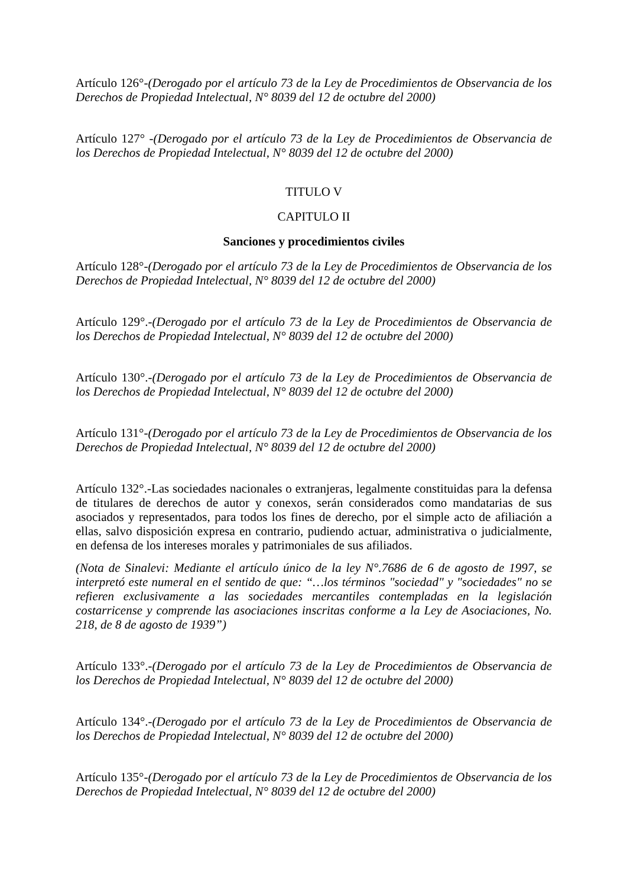Artículo 126°-(Derogado por el artículo 73 de la Ley de Procedimientos de Observancia de los Derechos de Propiedad Intelectual, N° 8039 del 12 de octubre del 2000)
Artículo 127° -(Derogado por el artículo 73 de la Ley de Procedimientos de Observancia de los Derechos de Propiedad Intelectual, N° 8039 del 12 de octubre del 2000)
TITULO V
CAPITULO II
Sanciones y procedimientos civiles
Artículo 128°-(Derogado por el artículo 73 de la Ley de Procedimientos de Observancia de los Derechos de Propiedad Intelectual, N° 8039 del 12 de octubre del 2000)
Artículo 129°.-(Derogado por el artículo 73 de la Ley de Procedimientos de Observancia de los Derechos de Propiedad Intelectual, N° 8039 del 12 de octubre del 2000)
Artículo 130°.-(Derogado por el artículo 73 de la Ley de Procedimientos de Observancia de los Derechos de Propiedad Intelectual, N° 8039 del 12 de octubre del 2000)
Artículo 131°-(Derogado por el artículo 73 de la Ley de Procedimientos de Observancia de los Derechos de Propiedad Intelectual, N° 8039 del 12 de octubre del 2000)
Artículo 132°.-Las sociedades nacionales o extranjeras, legalmente constituidas para la defensa de titulares de derechos de autor y conexos, serán considerados como mandatarias de sus asociados y representados, para todos los fines de derecho, por el simple acto de afiliación a ellas, salvo disposición expresa en contrario, pudiendo actuar, administrativa o judicialmente, en defensa de los intereses morales y patrimoniales de sus afiliados.
(Nota de Sinalevi: Mediante el artículo único de la ley N°.7686 de 6 de agosto de 1997, se interpretó este numeral en el sentido de que: “…los términos "sociedad" y "sociedades" no se refieren exclusivamente a las sociedades mercantiles contempladas en la legislación costarricense y comprende las asociaciones inscritas conforme a la Ley de Asociaciones, No. 218, de 8 de agosto de 1939”)
Artículo 133°.-(Derogado por el artículo 73 de la Ley de Procedimientos de Observancia de los Derechos de Propiedad Intelectual, N° 8039 del 12 de octubre del 2000)
Artículo 134°.-(Derogado por el artículo 73 de la Ley de Procedimientos de Observancia de los Derechos de Propiedad Intelectual, N° 8039 del 12 de octubre del 2000)
Artículo 135°-(Derogado por el artículo 73 de la Ley de Procedimientos de Observancia de los Derechos de Propiedad Intelectual, N° 8039 del 12 de octubre del 2000)